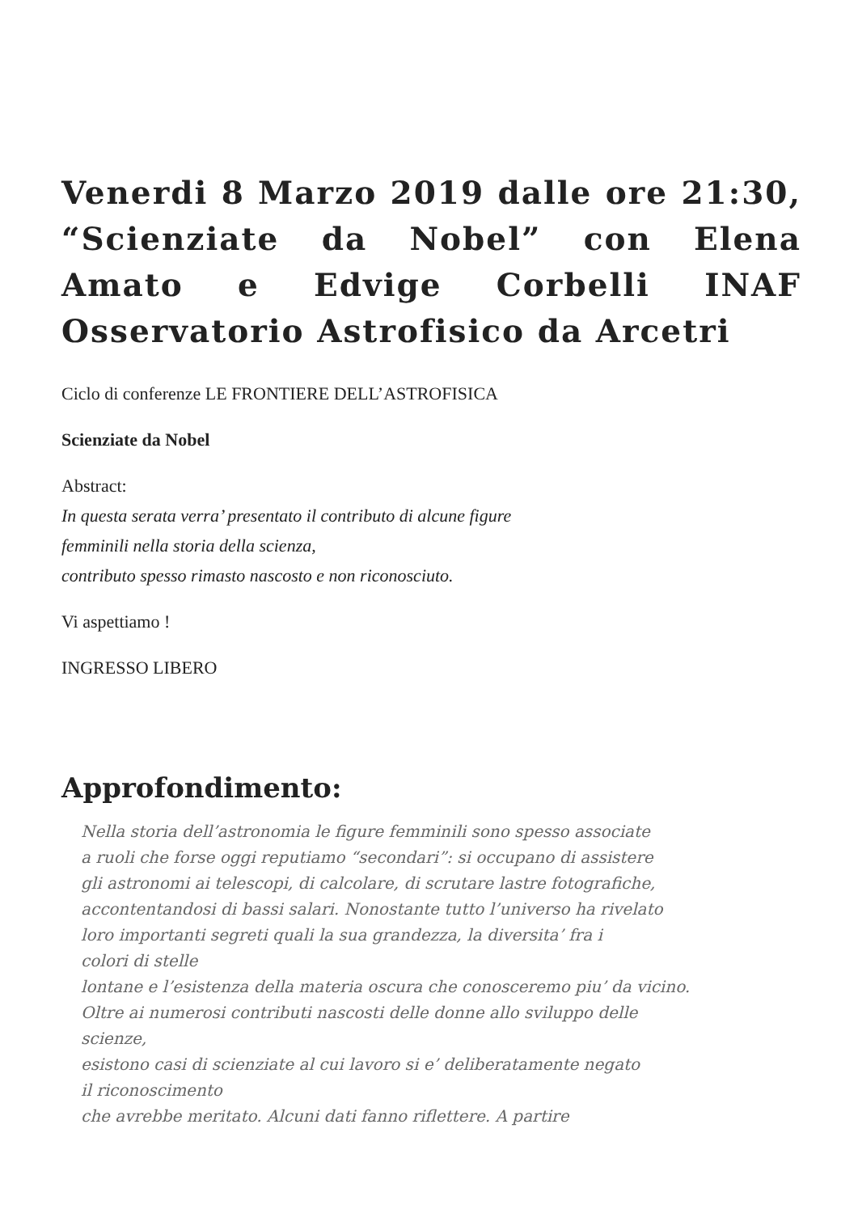Venerdi 8 Marzo 2019 dalle ore 21:30, “Scienziate da Nobel” con Elena Amato e Edvige Corbelli INAF Osservatorio Astrofisico da Arcetri
Ciclo di conferenze LE FRONTIERE DELL’ASTROFISICA
Scienziate da Nobel
Abstract:
In questa serata verra’ presentato il contributo di alcune figure
femminili nella storia della scienza,
contributo spesso rimasto nascosto e non riconosciuto.
Vi aspettiamo !
INGRESSO LIBERO
Approfondimento:
Nella storia dell’astronomia le figure femminili sono spesso associate
a ruoli che forse oggi reputiamo “secondari”: si occupano di assistere
gli astronomi ai telescopi, di calcolare, di scrutare lastre fotografiche,
accontentandosi di bassi salari. Nonostante tutto l’universo ha rivelato
loro importanti segreti quali la sua grandezza, la diversita’ fra i
colori di stelle
lontane e l’esistenza della materia oscura che conosceremo piu’ da vicino.
Oltre ai numerosi contributi nascosti delle donne allo sviluppo delle
scienze,
esistono casi di scienziate al cui lavoro si e’ deliberatamente negato
il riconoscimento
che avrebbe meritato. Alcuni dati fanno riflettere. A partire